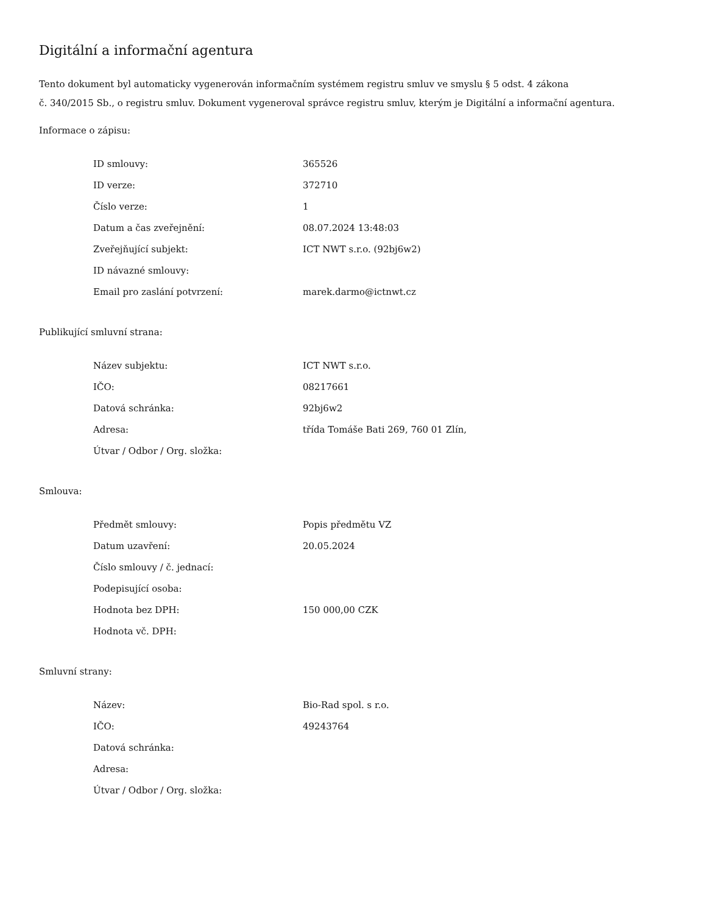Digitální a informační agentura
Tento dokument byl automaticky vygenerován informačním systémem registru smluv ve smyslu § 5 odst. 4 zákona
č. 340/2015 Sb., o registru smluv. Dokument vygeneroval správce registru smluv, kterým je Digitální a informační agentura.
Informace o zápisu:
| ID smlouvy: | 365526 |
| ID verze: | 372710 |
| Číslo verze: | 1 |
| Datum a čas zveřejnění: | 08.07.2024 13:48:03 |
| Zveřejňující subjekt: | ICT NWT s.r.o. (92bj6w2) |
| ID návazné smlouvy: | |
| Email pro zaslání potvrzení: | marek.darmo@ictnwt.cz |
Publikující smluvní strana:
| Název subjektu: | ICT NWT s.r.o. |
| IČO: | 08217661 |
| Datová schránka: | 92bj6w2 |
| Adresa: | třída Tomáše Bati 269, 760 01 Zlín, |
| Útvar / Odbor / Org. složka: | |
Smlouva:
| Předmět smlouvy: | Popis předmětu VZ |
| Datum uzavření: | 20.05.2024 |
| Číslo smlouvy / č. jednací: | |
| Podepisující osoba: | |
| Hodnota bez DPH: | 150 000,00 CZK |
| Hodnota vč. DPH: | |
Smluvní strany:
| Název: | Bio-Rad spol. s r.o. |
| IČO: | 49243764 |
| Datová schránka: | |
| Adresa: | |
| Útvar / Odbor / Org. složka: | |